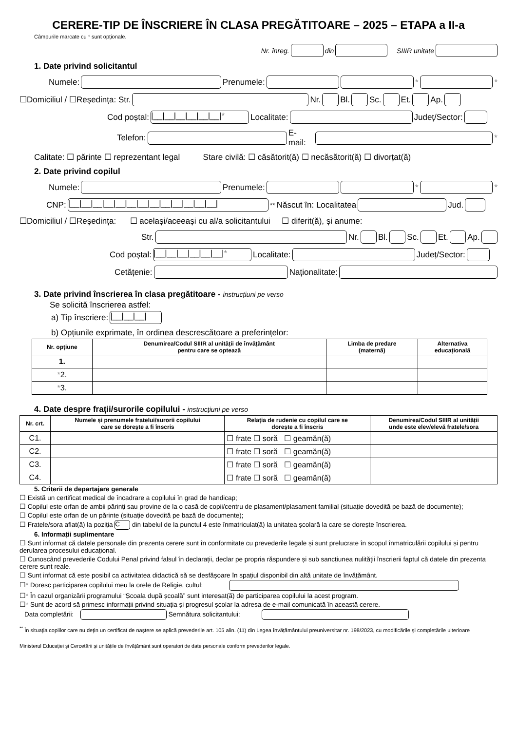CERERE-TIP DE ÎNSCRIERE ÎN CLASA PREGĂTITOARE – 2025 – ETAPA a II-a
Câmpurile marcate cu * sunt opționale.
Nr. înreg. din SIIIR unitate
1. Date privind solicitantul
Numele: Prenumele: * *
☐Domiciliul / ☐Reședința: Str. Nr. Bl. Sc. Et. Ap.
Cod poștal: |__|__|__|__|__|__|* Localitate: Județ/Sector:
Telefon: E-mail: *
Calitate: ☐ părinte ☐ reprezentant legal Stare civilă: ☐ căsătorit(ă) ☐ necăsătorit(ă) ☐ divorțat(ă)
2. Date privind copilul
Numele: Prenumele: * *
CNP: |__|__|__|__|__|__|__|__|__|__|__|__|__| <sup>**</sup>Născut în: Localitatea Jud.
☐Domiciliul / ☐Reședința: ☐ același/aceeași cu al/a solicitantului ☐ diferit(ă), și anume:
Str. Nr. Bl. Sc. Et. Ap.
Cod poștal: |__|__|__|__|__|__|* Localitate: Județ/Sector:
Cetățenie: Naționalitate:
3. Date privind înscrierea în clasa pregătitoare - instrucțiuni pe verso
Se solicită înscrierea astfel:
a) Tip înscriere: |__|__|__|
b) Opțiunile exprimate, în ordinea descrescătoare a preferințelor:
| Nr. opțiune | Denumirea/Codul SIIIR al unității de învățământ pentru care se optează | Limba de predare (maternă) | Alternativa educațională |
| --- | --- | --- | --- |
| 1. | | | |
| * 2. | | | |
| * 3. | | | |
4. Date despre frații/surorile copilului - instrucțiuni pe verso
| Nr. crt. | Numele și prenumele fratelui/surorii copilului care se dorește a fi înscris | Relația de rudenie cu copilul care se dorește a fi înscris | Denumirea/Codul SIIIR al unității unde este elev/elevă fratele/sora |
| --- | --- | --- | --- |
| C1. | | ☐ frate ☐ soră ☐ geamăn(ă) | |
| C2. | | ☐ frate ☐ soră ☐ geamăn(ă) | |
| C3. | | ☐ frate ☐ soră ☐ geamăn(ă) | |
| C4. | | ☐ frate ☐ soră ☐ geamăn(ă) | |
5. Criterii de departajare generale
☐ Există un certificat medical de încadrare a copilului în grad de handicap;
☐ Copilul este orfan de ambii părinți sau provine de la o casă de copii/centru de plasament/plasament familial (situație dovedită pe bază de documente);
☐ Copilul este orfan de un părinte (situație dovedită pe bază de documente);
☐ Fratele/sora aflat(ă) la poziția C din tabelul de la punctul 4 este înmatriculat(ă) la unitatea școlară la care se dorește înscrierea.
6. Informații suplimentare
☐ Sunt informat că datele personale din prezenta cerere sunt în conformitate cu prevederile legale și sunt prelucrate în scopul înmatriculării copilului și pentru derularea procesului educațional.
☐ Cunoscând prevederile Codului Penal privind falsul în declarații, declar pe propria răspundere și sub sancțiunea nulității înscrierii faptul că datele din prezenta cerere sunt reale.
☐ Sunt informat că este posibil ca activitatea didactică să se desfășoare în spațiul disponibil din altă unitate de învățământ.
☐* Doresc participarea copilului meu la orele de Religie, cultul:
☐* În cazul organizării programului “Școala după școală” sunt interesat(ă) de participarea copilului la acest program.
☐* Sunt de acord să primesc informații privind situația și progresul școlar la adresa de e-mail comunicată în această cerere.
Data completării: Semnătura solicitantului:
<sup>**</sup> În situaţia copiilor care nu deţin un certificat de naştere se aplică prevederile art. 105 alin. (11) din Legea învățământului preuniversitar nr. 198/2023, cu modificările şi completările ulterioare
Ministerul Educației și Cercetării și unitățile de învățământ sunt operatori de date personale conform prevederilor legale.